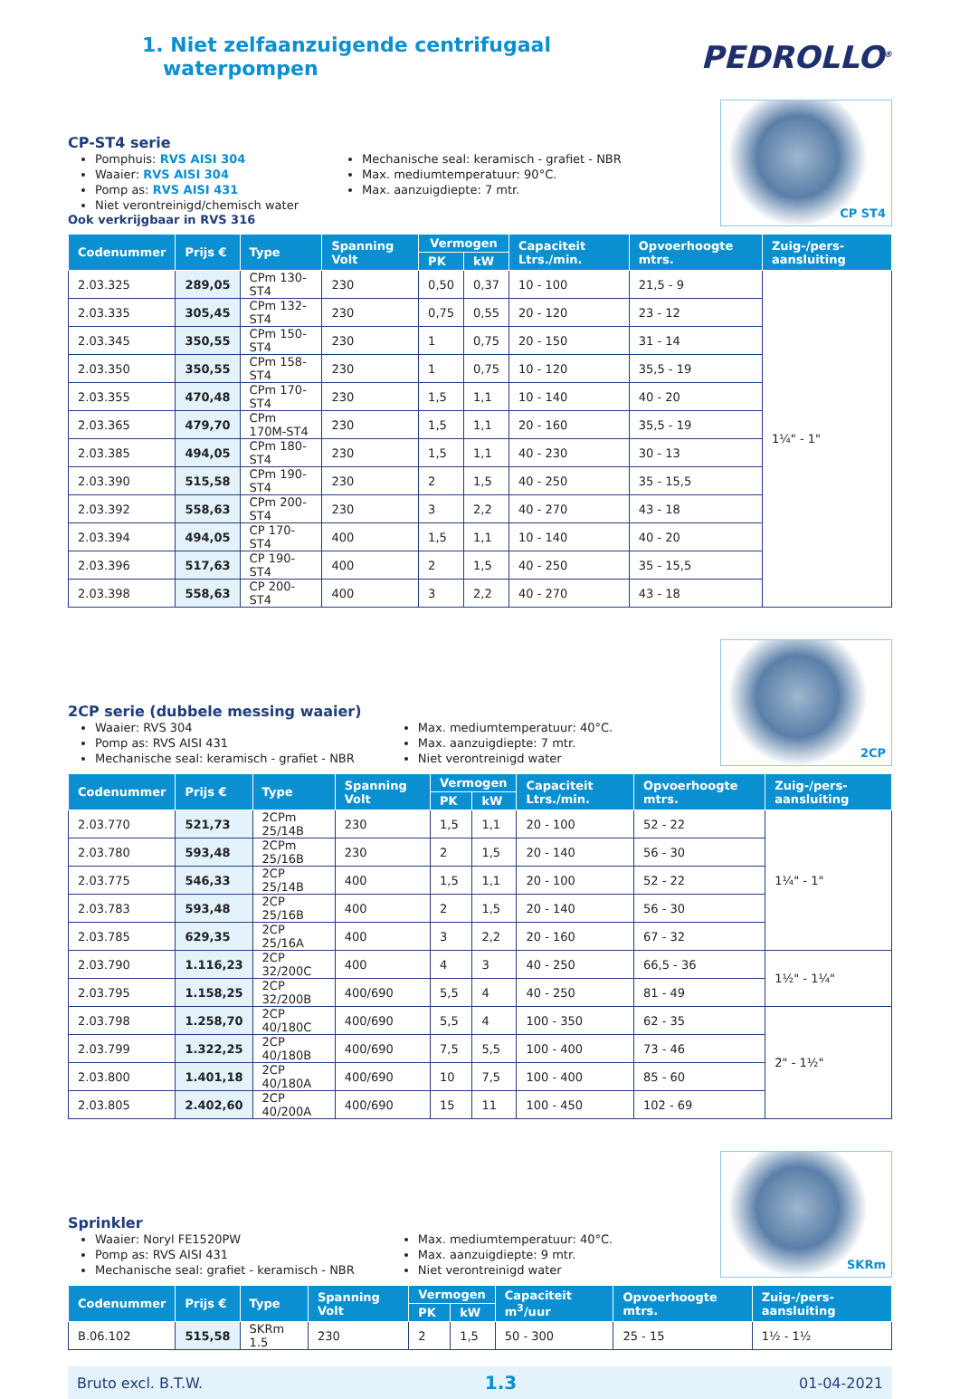1. Niet zelfaanzuigende centrifugaal
waterpompen
PEDROLLO<sup>®</sup>
CP-ST4 serie
Pomphuis: RVS AISI 304
Waaier: RVS AISI 304
Pomp as: RVS AISI 431
Niet verontreinigd/chemisch water
Mechanische seal: keramisch - grafiet - NBR
Max. mediumtemperatuur: 90°C.
Max. aanzuigdiepte: 7 mtr.
Ook verkrijgbaar in RVS 316
CP ST4
| Codenummer | Prijs € | Type | Spanning Volt | Vermogen | | Capaciteit Ltrs./min. | Opvoerhoogte mtrs. | Zuig-/pers-aansluiting |
| --- | --- | --- | --- | --- | --- | --- | --- | --- |
| | | | | PK | kW | | | |
| 2.03.325 | 289,05 | CPm 130-ST4 | 230 | 0,50 | 0,37 | 10 - 100 | 21,5 - 9 | 1¼" - 1" |
| 2.03.335 | 305,45 | CPm 132-ST4 | 230 | 0,75 | 0,55 | 20 - 120 | 23 - 12 | |
| 2.03.345 | 350,55 | CPm 150-ST4 | 230 | 1 | 0,75 | 20 - 150 | 31 - 14 | |
| 2.03.350 | 350,55 | CPm 158-ST4 | 230 | 1 | 0,75 | 10 - 120 | 35,5 - 19 | |
| 2.03.355 | 470,48 | CPm 170-ST4 | 230 | 1,5 | 1,1 | 10 - 140 | 40 - 20 | |
| 2.03.365 | 479,70 | CPm 170M-ST4 | 230 | 1,5 | 1,1 | 20 - 160 | 35,5 - 19 | |
| 2.03.385 | 494,05 | CPm 180-ST4 | 230 | 1,5 | 1,1 | 40 - 230 | 30 - 13 | |
| 2.03.390 | 515,58 | CPm 190-ST4 | 230 | 2 | 1,5 | 40 - 250 | 35 - 15,5 | |
| 2.03.392 | 558,63 | CPm 200-ST4 | 230 | 3 | 2,2 | 40 - 270 | 43 - 18 | |
| 2.03.394 | 494,05 | CP 170-ST4 | 400 | 1,5 | 1,1 | 10 - 140 | 40 - 20 | |
| 2.03.396 | 517,63 | CP 190-ST4 | 400 | 2 | 1,5 | 40 - 250 | 35 - 15,5 | |
| 2.03.398 | 558,63 | CP 200-ST4 | 400 | 3 | 2,2 | 40 - 270 | 43 - 18 | |
2CP serie (dubbele messing waaier)
Waaier: RVS 304
Pomp as: RVS AISI 431
Mechanische seal: keramisch - grafiet - NBR
Max. mediumtemperatuur: 40°C.
Max. aanzuigdiepte: 7 mtr.
Niet verontreinigd water
2CP
| Codenummer | Prijs € | Type | Spanning Volt | Vermogen | | Capaciteit Ltrs./min. | Opvoerhoogte mtrs. | Zuig-/pers-aansluiting |
| --- | --- | --- | --- | --- | --- | --- | --- | --- |
| | | | | PK | kW | | | |
| 2.03.770 | 521,73 | 2CPm 25/14B | 230 | 1,5 | 1,1 | 20 - 100 | 52 - 22 | 1¼" - 1" |
| 2.03.780 | 593,48 | 2CPm 25/16B | 230 | 2 | 1,5 | 20 - 140 | 56 - 30 | |
| 2.03.775 | 546,33 | 2CP 25/14B | 400 | 1,5 | 1,1 | 20 - 100 | 52 - 22 | |
| 2.03.783 | 593,48 | 2CP 25/16B | 400 | 2 | 1,5 | 20 - 140 | 56 - 30 | |
| 2.03.785 | 629,35 | 2CP 25/16A | 400 | 3 | 2,2 | 20 - 160 | 67 - 32 | |
| 2.03.790 | 1.116,23 | 2CP 32/200C | 400 | 4 | 3 | 40 - 250 | 66,5 - 36 | 1½" - 1¼" |
| 2.03.795 | 1.158,25 | 2CP 32/200B | 400/690 | 5,5 | 4 | 40 - 250 | 81 - 49 | |
| 2.03.798 | 1.258,70 | 2CP 40/180C | 400/690 | 5,5 | 4 | 100 - 350 | 62 - 35 | 2" - 1½" |
| 2.03.799 | 1.322,25 | 2CP 40/180B | 400/690 | 7,5 | 5,5 | 100 - 400 | 73 - 46 | |
| 2.03.800 | 1.401,18 | 2CP 40/180A | 400/690 | 10 | 7,5 | 100 - 400 | 85 - 60 | |
| 2.03.805 | 2.402,60 | 2CP 40/200A | 400/690 | 15 | 11 | 100 - 450 | 102 - 69 | |
Sprinkler
Waaier: Noryl FE1520PW
Pomp as: RVS AISI 431
Mechanische seal: grafiet - keramisch - NBR
Max. mediumtemperatuur: 40°C.
Max. aanzuigdiepte: 9 mtr.
Niet verontreinigd water
SKRm
| Codenummer | Prijs € | Type | Spanning Volt | Vermogen | | Capaciteit m<sup>3</sup>/uur | Opvoerhoogte mtrs. | Zuig-/pers-aansluiting |
| --- | --- | --- | --- | --- | --- | --- | --- | --- |
| | | | | PK | kW | | | |
| B.06.102 | 515,58 | SKRm 1.5 | 230 | 2 | 1,5 | 50 - 300 | 25 - 15 | 1½ - 1½ |
Bruto excl. B.T.W. 1.3 01-04-2021